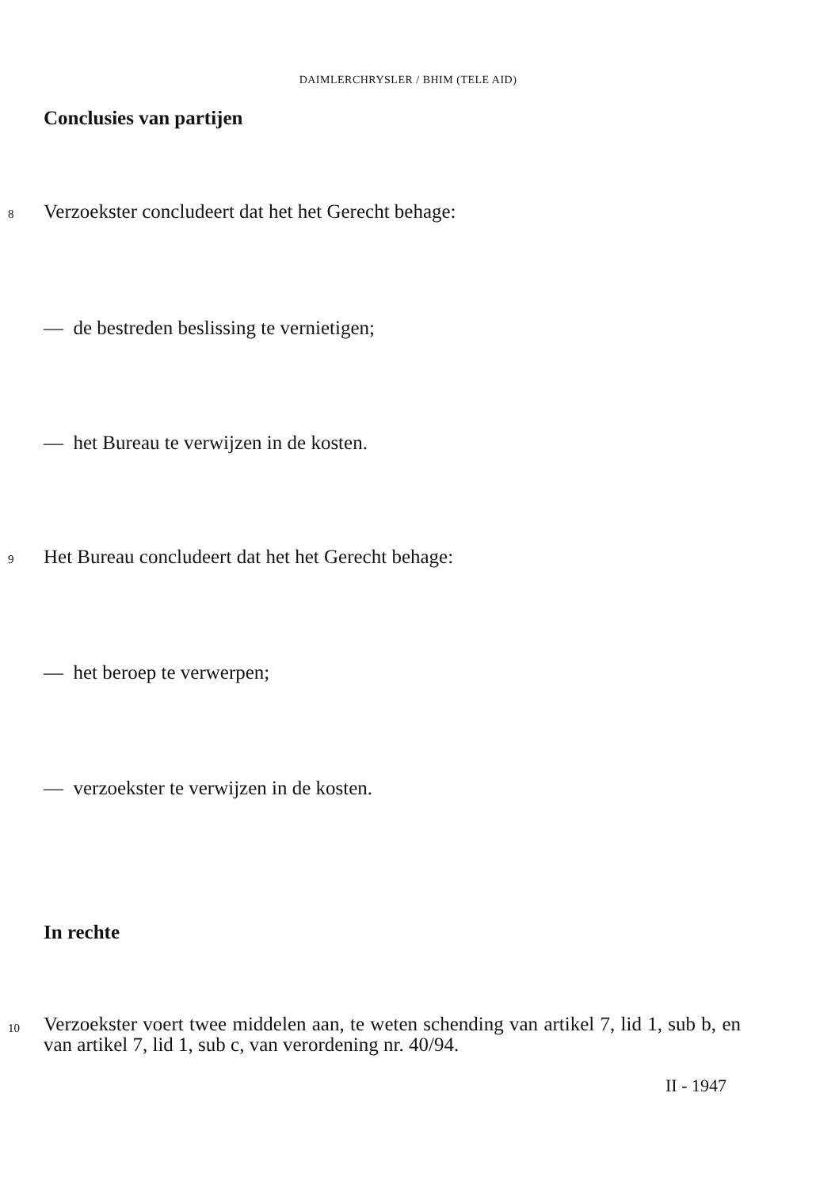DAIMLERCHRYSLER / BHIM (TELE AID)
Conclusies van partijen
8
Verzoekster concludeert dat het het Gerecht behage:
— de bestreden beslissing te vernietigen;
— het Bureau te verwijzen in de kosten.
9
Het Bureau concludeert dat het het Gerecht behage:
— het beroep te verwerpen;
— verzoekster te verwijzen in de kosten.
In rechte
10
Verzoekster voert twee middelen aan, te weten schending van artikel 7, lid 1, sub b, en van artikel 7, lid 1, sub c, van verordening nr. 40/94.
II - 1947